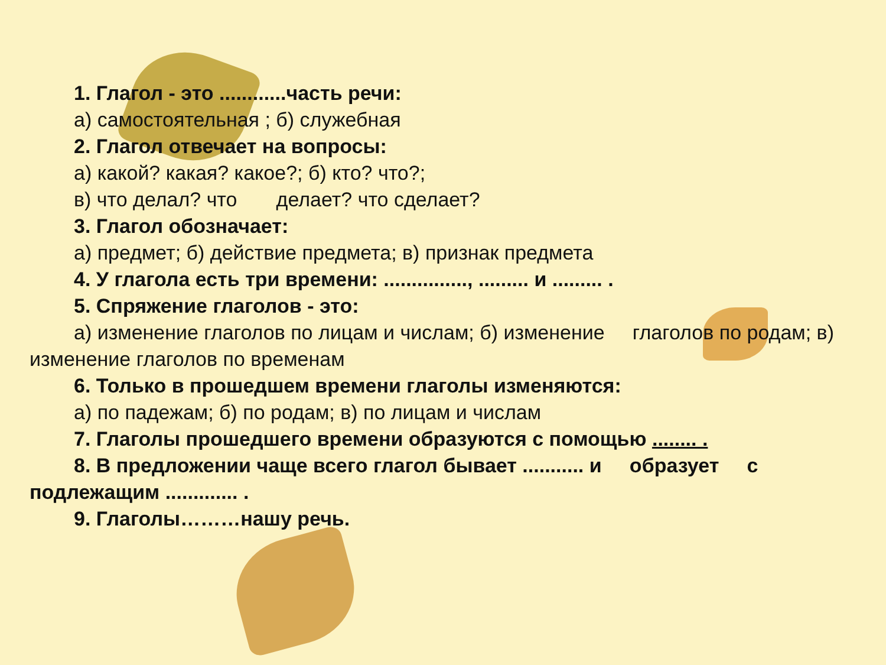1. Глагол - это ............часть речи:
а) самостоятельная ; б) служебная
2. Глагол отвечает на вопросы:
а) какой? какая? какое?; б) кто? что?;
в) что делал? что делает? что сделает?
3. Глагол обозначает:
а) предмет; б) действие предмета; в) признак предмета
4. У глагола есть три времени: ..............., ......... и ......... .
5. Спряжение глаголов - это:
а) изменение глаголов по лицам и числам; б) изменение глаголов по родам; в) изменение глаголов по временам
6. Только в прошедшем времени глаголы изменяются:
а) по падежам; б) по родам; в) по лицам и числам
7. Глаголы прошедшего времени образуются с помощью ........ .
8. В предложении чаще всего глагол бывает ........... и образует с подлежащим ............. .
9. Глаголы………нашу речь.